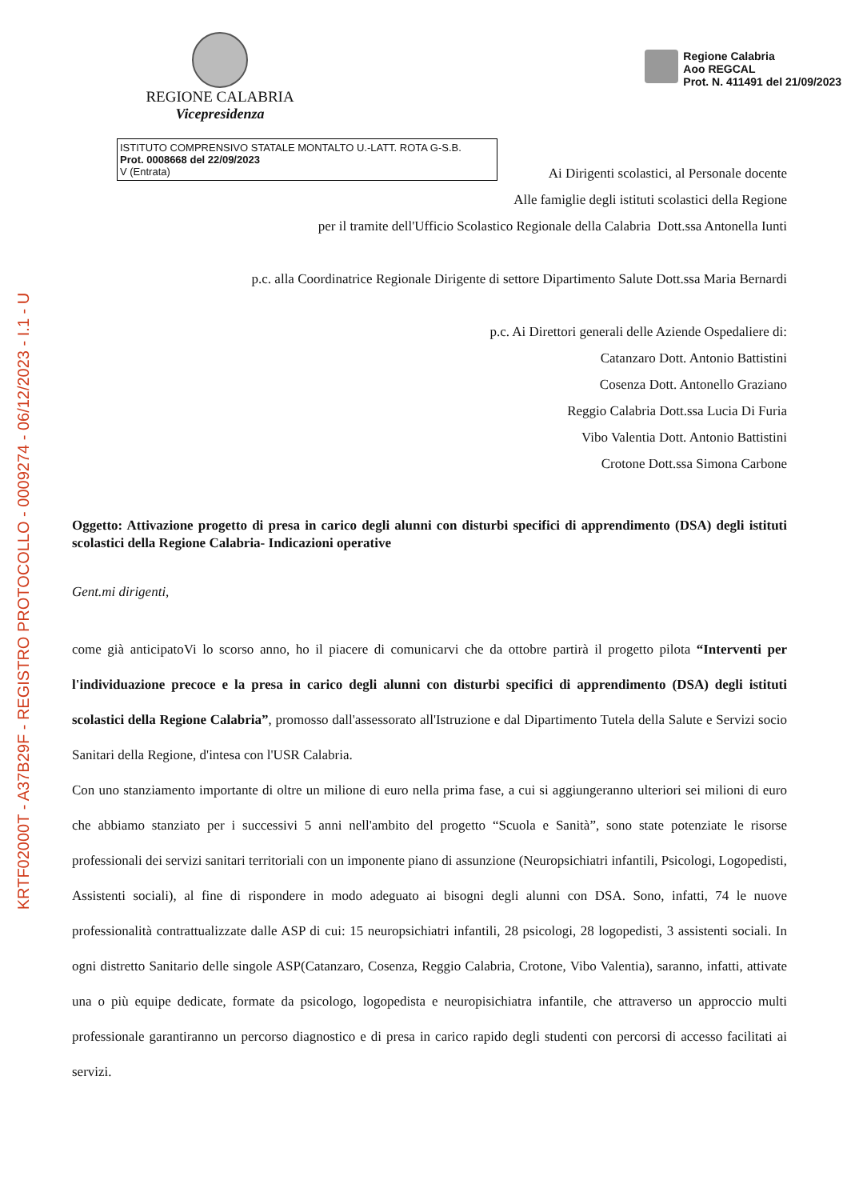KRTF02000T - A37B29F - REGISTRO PROTOCOLLO - 0009274 - 06/12/2023 - I.1 - U
REGIONE CALABRIA
Vicepresidenza
Regione Calabria
Aoo REGCAL
Prot. N. 411491 del 21/09/2023
ISTITUTO COMPRENSIVO STATALE MONTALTO U.-LATT. ROTA G-S.B.
Prot. 0008668 del 22/09/2023
V (Entrata)
Ai Dirigenti scolastici, al Personale docente
Alle famiglie degli istituti scolastici della Regione
per il tramite dell'Ufficio Scolastico Regionale della Calabria Dott.ssa Antonella Iunti
p.c. alla Coordinatrice Regionale Dirigente di settore Dipartimento Salute Dott.ssa Maria Bernardi
p.c. Ai Direttori generali delle Aziende Ospedaliere di:
Catanzaro Dott. Antonio Battistini
Cosenza Dott. Antonello Graziano
Reggio Calabria Dott.ssa Lucia Di Furia
Vibo Valentia Dott. Antonio Battistini
Crotone Dott.ssa Simona Carbone
Oggetto: Attivazione progetto di presa in carico degli alunni con disturbi specifici di apprendimento (DSA) degli istituti scolastici della Regione Calabria- Indicazioni operative
Gent.mi dirigenti,
come già anticipatoVi lo scorso anno, ho il piacere di comunicarvi che da ottobre partirà il progetto pilota “Interventi per l'individuazione precoce e la presa in carico degli alunni con disturbi specifici di apprendimento (DSA) degli istituti scolastici della Regione Calabria”, promosso dall'assessorato all'Istruzione e dal Dipartimento Tutela della Salute e Servizi socio Sanitari della Regione, d'intesa con l'USR Calabria.
Con uno stanziamento importante di oltre un milione di euro nella prima fase, a cui si aggiungeranno ulteriori sei milioni di euro che abbiamo stanziato per i successivi 5 anni nell'ambito del progetto “Scuola e Sanità”, sono state potenziate le risorse professionali dei servizi sanitari territoriali con un imponente piano di assunzione (Neuropsichiatri infantili, Psicologi, Logopedisti, Assistenti sociali), al fine di rispondere in modo adeguato ai bisogni degli alunni con DSA. Sono, infatti, 74 le nuove professionalità contrattualizzate dalle ASP di cui: 15 neuropsichiatri infantili, 28 psicologi, 28 logopedisti, 3 assistenti sociali. In ogni distretto Sanitario delle singole ASP(Catanzaro, Cosenza, Reggio Calabria, Crotone, Vibo Valentia), saranno, infatti, attivate una o più equipe dedicate, formate da psicologo, logopedista e neuropisichiatra infantile, che attraverso un approccio multi professionale garantiranno un percorso diagnostico e di presa in carico rapido degli studenti con percorsi di accesso facilitati ai servizi.